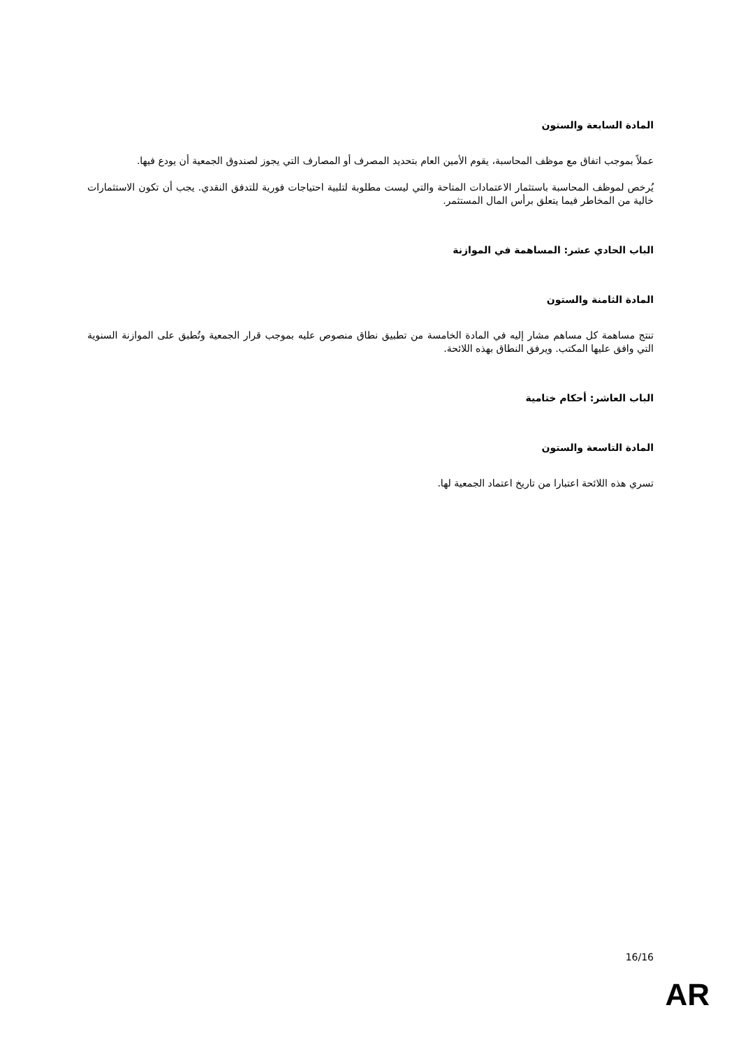المادة السابعة والستون
عملاً بموجب اتفاق مع موظف المحاسبة، يقوم الأمين العام بتحديد المصرف أو المصارف التي يجوز لصندوق الجمعية أن يودع فيها.
يُرخص لموظف المحاسبة باستثمار الاعتمادات المتاحة والتي ليست مطلوبة لتلبية احتياجات فورية للتدفق النقدي. يجب أن تكون الاستثمارات خالية من المخاطر فيما يتعلق برأس المال المستثمر.
الباب الحادي عشر: المساهمة في الموازنة
المادة الثامنة والستون
تنتج مساهمة كل مساهم مشار إليه في المادة الخامسة من تطبيق نطاق منصوص عليه بموجب قرار الجمعية وتُطبق على الموازنة السنوية التي وافق عليها المكتب. ويرفق النطاق بهذه اللائحة.
الباب العاشر: أحكام ختامية
المادة التاسعة والستون
تسري هذه اللائحة اعتبارا من تاريخ اعتماد الجمعية لها.
16/16
AR